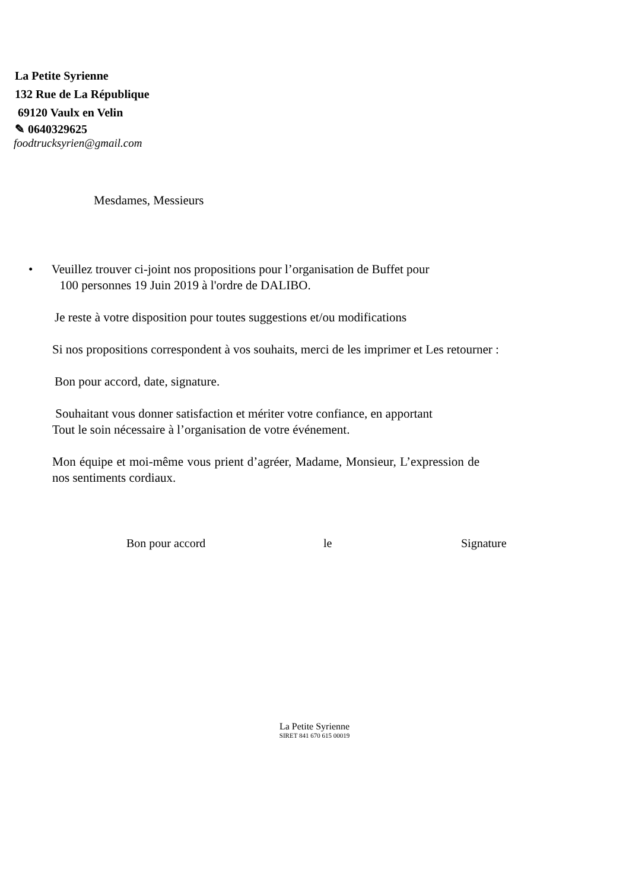La Petite Syrienne
132 Rue de La République
69120 Vaulx en Velin
✎ 0640329625
foodtrucksyrien@gmail.com
Mesdames, Messieurs
• Veuillez trouver ci-joint nos propositions pour l’organisation de Buffet pour
100 personnes 19 Juin 2019 à l'ordre de DALIBO.
Je reste à votre disposition pour toutes suggestions et/ou modifications
Si nos propositions correspondent à vos souhaits, merci de les imprimer et Les retourner :
Bon pour accord, date, signature.
Souhaitant vous donner satisfaction et mériter votre confiance, en apportant
Tout le soin nécessaire à l’organisation de votre événement.
Mon équipe et moi-même vous prient d’agréer, Madame, Monsieur, L’expression de nos sentiments cordiaux.
Bon pour accord le Signature
La Petite Syrienne
SIRET 841 670 615 00019